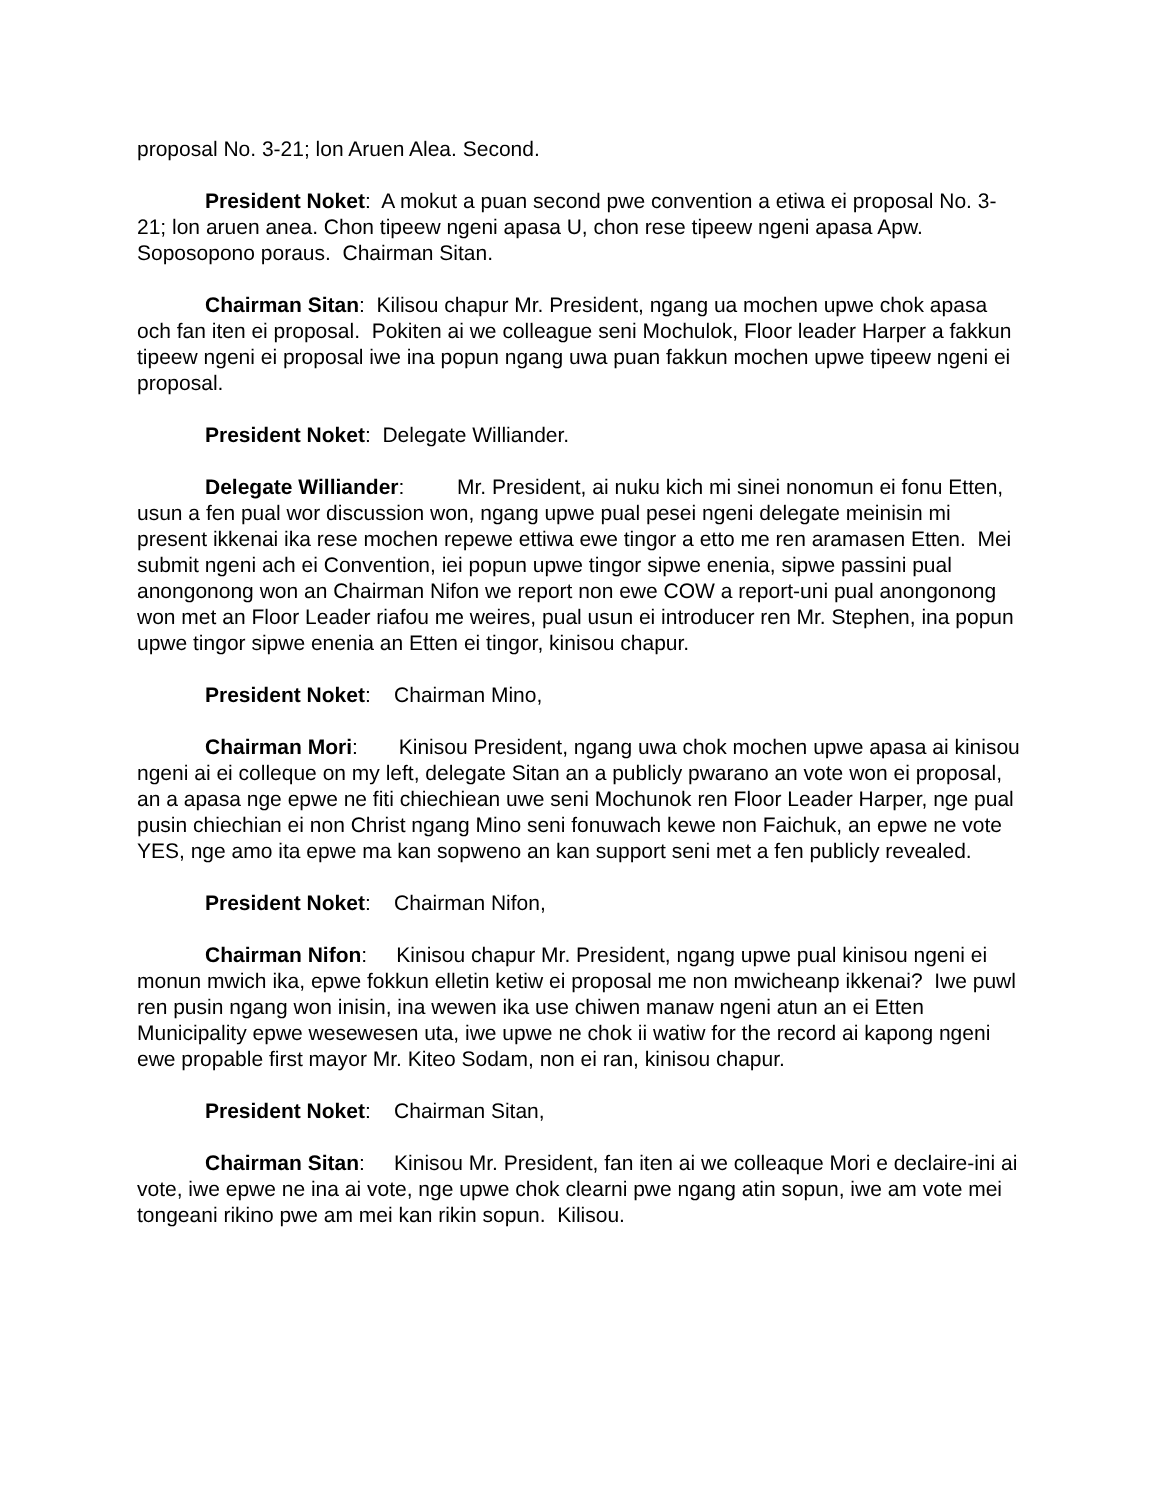proposal No. 3-21; lon Aruen Alea. Second.
President Noket: A mokut a puan second pwe convention a etiwa ei proposal No. 3-21; lon aruen anea. Chon tipeew ngeni apasa U, chon rese tipeew ngeni apasa Apw. Soposopono poraus. Chairman Sitan.
Chairman Sitan: Kilisou chapur Mr. President, ngang ua mochen upwe chok apasa och fan iten ei proposal. Pokiten ai we colleague seni Mochulok, Floor leader Harper a fakkun tipeew ngeni ei proposal iwe ina popun ngang uwa puan fakkun mochen upwe tipeew ngeni ei proposal.
President Noket: Delegate Williander.
Delegate Williander: Mr. President, ai nuku kich mi sinei nonomun ei fonu Etten, usun a fen pual wor discussion won, ngang upwe pual pesei ngeni delegate meinisin mi present ikkenai ika rese mochen repewe ettiwa ewe tingor a etto me ren aramasen Etten. Mei submit ngeni ach ei Convention, iei popun upwe tingor sipwe enenia, sipwe passini pual anongonong won an Chairman Nifon we report non ewe COW a report-uni pual anongonong won met an Floor Leader riafou me weires, pual usun ei introducer ren Mr. Stephen, ina popun upwe tingor sipwe enenia an Etten ei tingor, kinisou chapur.
President Noket: Chairman Mino,
Chairman Mori: Kinisou President, ngang uwa chok mochen upwe apasa ai kinisou ngeni ai ei colleque on my left, delegate Sitan an a publicly pwarano an vote won ei proposal, an a apasa nge epwe ne fiti chiechiean uwe seni Mochunok ren Floor Leader Harper, nge pual pusin chiechian ei non Christ ngang Mino seni fonuwach kewe non Faichuk, an epwe ne vote YES, nge amo ita epwe ma kan sopweno an kan support seni met a fen publicly revealed.
President Noket: Chairman Nifon,
Chairman Nifon: Kinisou chapur Mr. President, ngang upwe pual kinisou ngeni ei monun mwich ika, epwe fokkun elletin ketiw ei proposal me non mwicheanp ikkenai? Iwe puwl ren pusin ngang won inisin, ina wewen ika use chiwen manaw ngeni atun an ei Etten Municipality epwe wesewesen uta, iwe upwe ne chok ii watiw for the record ai kapong ngeni ewe propable first mayor Mr. Kiteo Sodam, non ei ran, kinisou chapur.
President Noket: Chairman Sitan,
Chairman Sitan: Kinisou Mr. President, fan iten ai we colleaque Mori e declaire-ini ai vote, iwe epwe ne ina ai vote, nge upwe chok clearni pwe ngang atin sopun, iwe am vote mei tongeani rikino pwe am mei kan rikin sopun. Kilisou.